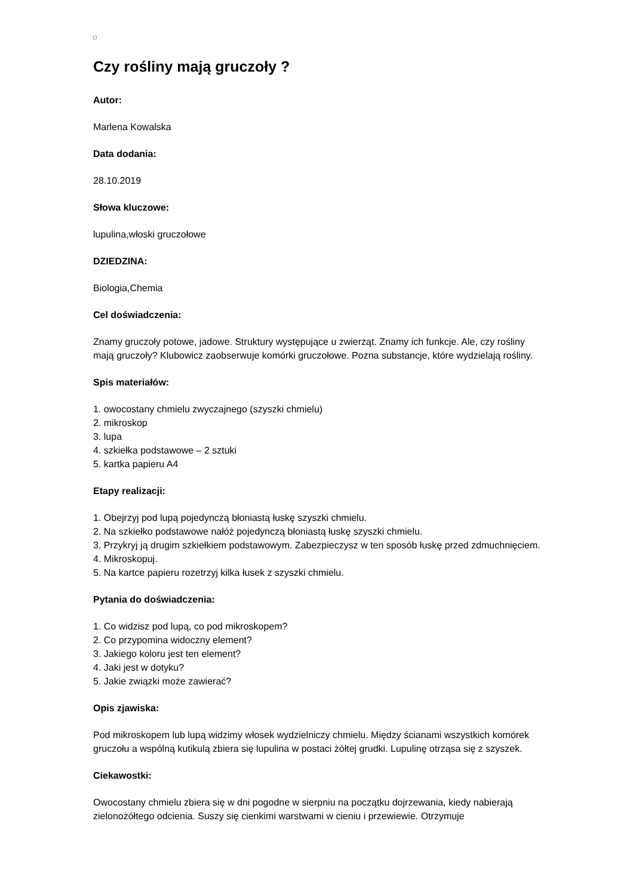Czy rośliny mają gruczoły ?
Autor:
Marlena Kowalska
Data dodania:
28.10.2019
Słowa kluczowe:
lupulina,włoski gruczołowe
DZIEDZINA:
Biologia,Chemia
Cel doświadczenia:
Znamy gruczoły potowe, jadowe. Struktury występujące u zwierząt. Znamy ich funkcje. Ale, czy rośliny mają gruczoły? Klubowicz zaobserwuje komórki gruczołowe. Pozna substancje, które wydzielają rośliny.
Spis materiałów:
1. owocostany chmielu zwyczajnego (szyszki chmielu)
2. mikroskop
3. lupa
4. szkiełka podstawowe – 2 sztuki
5. kartka papieru A4
Etapy realizacji:
1. Obejrzyj pod lupą pojedynczą błoniastą łuskę szyszki chmielu.
2. Na szkiełko podstawowe nałóż pojedynczą błoniastą łuskę szyszki chmielu.
3. Przykryj ją drugim szkiełkiem podstawowym. Zabezpieczysz w ten sposób łuskę przed zdmuchnięciem.
4. Mikroskopuj.
5. Na kartce papieru rozetrzyj kilka łusek z szyszki chmielu.
Pytania do doświadczenia:
1. Co widzisz pod lupą, co pod mikroskopem?
2. Co przypomina widoczny element?
3. Jakiego koloru jest ten element?
4. Jaki jest w dotyku?
5. Jakie związki może zawierać?
Opis zjawiska:
Pod mikroskopem lub lupą widzimy włosek wydzielniczy chmielu. Między ścianami wszystkich komórek gruczołu a wspólną kutikulą zbiera się lupulina w postaci żółtej grudki. Lupulinę otrząsa się z szyszek.
Ciekawostki:
Owocostany chmielu zbiera się w dni pogodne w sierpniu na początku dojrzewania, kiedy nabierają zielonożółtego odcienia. Suszy się cienkimi warstwami w cieniu i przewiewie. Otrzymuje